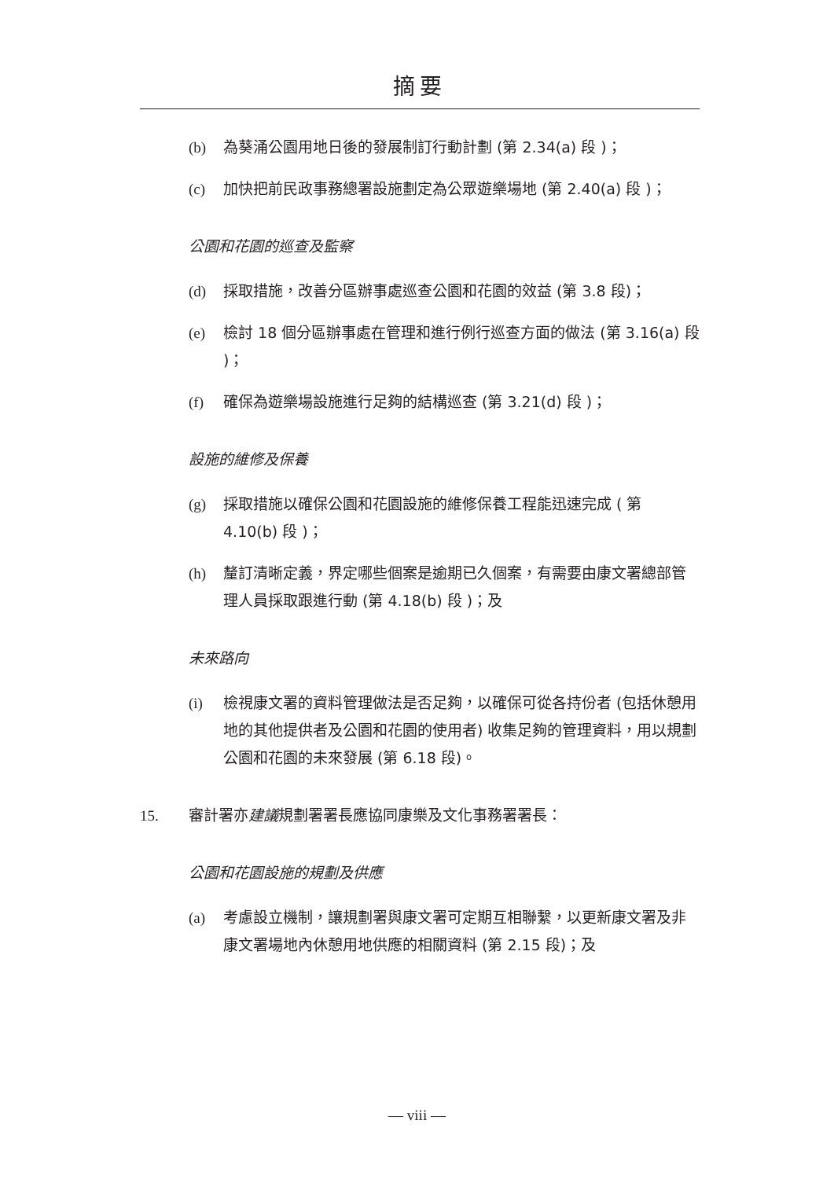摘要
(b) 為葵涌公園用地日後的發展制訂行動計劃 (第 2.34(a) 段 )；
(c) 加快把前民政事務總署設施劃定為公眾遊樂場地 (第 2.40(a) 段 )；
公園和花園的巡查及監察
(d) 採取措施，改善分區辦事處巡查公園和花園的效益 (第 3.8 段)；
(e) 檢討 18 個分區辦事處在管理和進行例行巡查方面的做法 (第 3.16(a) 段 )；
(f) 確保為遊樂場設施進行足夠的結構巡查 (第 3.21(d) 段 )；
設施的維修及保養
(g) 採取措施以確保公園和花園設施的維修保養工程能迅速完成 ( 第 4.10(b) 段 )；
(h) 釐訂清晰定義，界定哪些個案是逾期已久個案，有需要由康文署總部管理人員採取跟進行動 (第 4.18(b) 段 )；及
未來路向
(i) 檢視康文署的資料管理做法是否足夠，以確保可從各持份者 (包括休憩用地的其他提供者及公園和花園的使用者) 收集足夠的管理資料，用以規劃公園和花園的未來發展 (第 6.18 段)。
15. 審計署亦建議規劃署署長應協同康樂及文化事務署署長：
公園和花園設施的規劃及供應
(a) 考慮設立機制，讓規劃署與康文署可定期互相聯繫，以更新康文署及非康文署場地內休憩用地供應的相關資料 (第 2.15 段)；及
— viii —